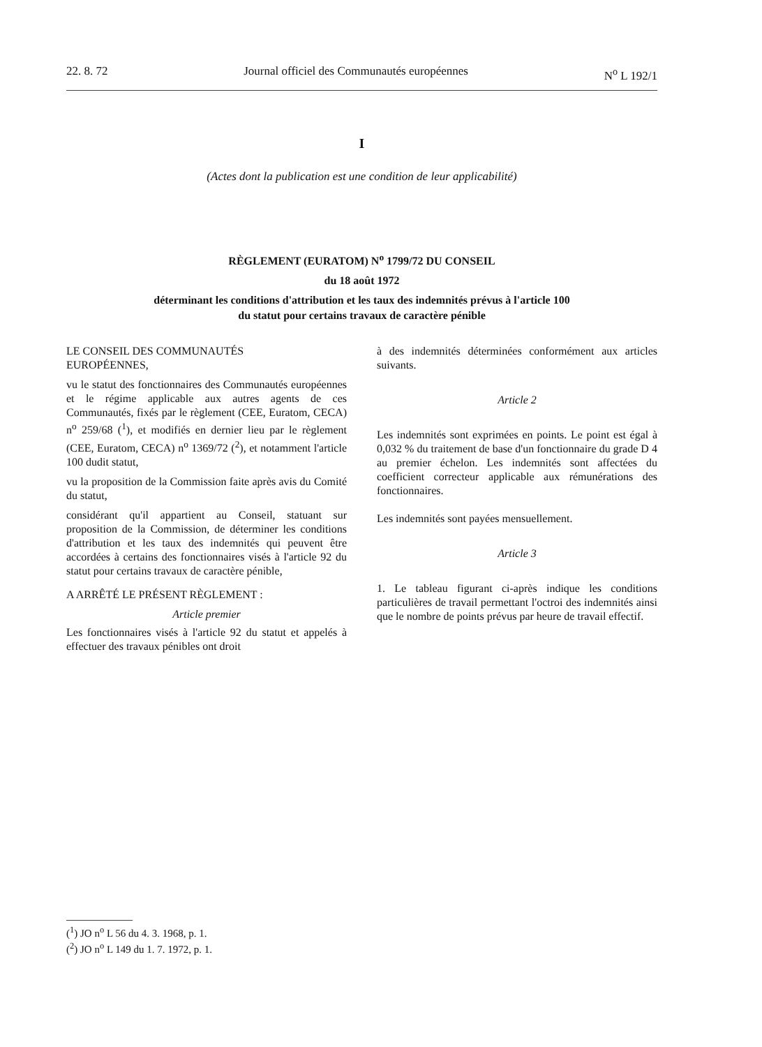22. 8. 72 Journal officiel des Communautés européennes N<sup>o</sup> L 192/1
I
(Actes dont la publication est une condition de leur applicabilité)
RÈGLEMENT (EURATOM) N<sup>o</sup> 1799/72 DU CONSEIL
du 18 août 1972
déterminant les conditions d'attribution et les taux des indemnités prévus à l'article 100
du statut pour certains travaux de caractère pénible
LE CONSEIL DES COMMUNAUTÉS
EUROPÉENNES,
vu le statut des fonctionnaires des Communautés européennes et le régime applicable aux autres agents de ces Communautés, fixés par le règlement (CEE, Euratom, CECA) n<sup>o</sup> 259/68 (<sup>1</sup>), et modifiés en dernier lieu par le règlement (CEE, Euratom, CECA) n<sup>o</sup> 1369/72 (<sup>2</sup>), et notamment l'article 100 dudit statut,
vu la proposition de la Commission faite après avis du Comité du statut,
considérant qu'il appartient au Conseil, statuant sur proposition de la Commission, de déterminer les conditions d'attribution et les taux des indemnités qui peuvent être accordées à certains des fonctionnaires visés à l'article 92 du statut pour certains travaux de caractère pénible,
A ARRÊTÉ LE PRÉSENT RÈGLEMENT :
Article premier
Les fonctionnaires visés à l'article 92 du statut et appelés à effectuer des travaux pénibles ont droit
à des indemnités déterminées conformément aux articles suivants.
Article 2
Les indemnités sont exprimées en points. Le point est égal à 0,032 % du traitement de base d'un fonctionnaire du grade D 4 au premier échelon. Les indemnités sont affectées du coefficient correcteur applicable aux rémunérations des fonctionnaires.
Les indemnités sont payées mensuellement.
Article 3
1. Le tableau figurant ci-après indique les conditions particulières de travail permettant l'octroi des indemnités ainsi que le nombre de points prévus par heure de travail effectif.
(<sup>1</sup>) JO n<sup>o</sup> L 56 du 4. 3. 1968, p. 1.
(<sup>2</sup>) JO n<sup>o</sup> L 149 du 1. 7. 1972, p. 1.